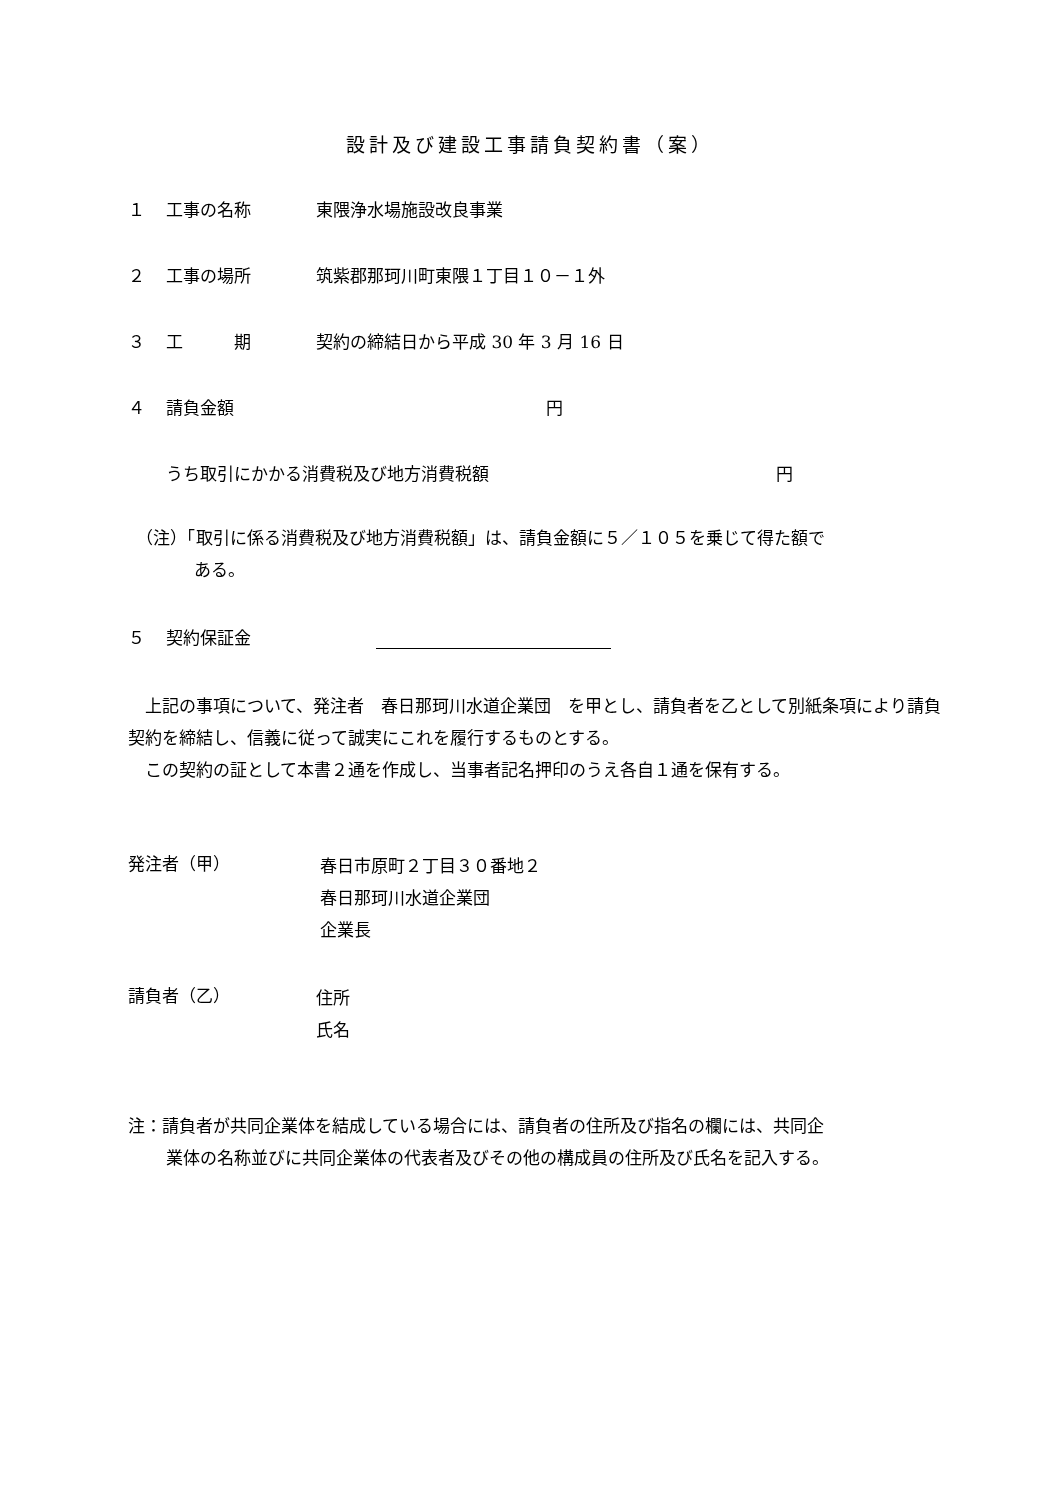設計及び建設工事請負契約書（案）
１ 工事の名称 東隈浄水場施設改良事業
２ 工事の場所 筑紫郡那珂川町東隈１丁目１０－１外
３ 工　　　期 契約の締結日から平成 30 年 3 月 16 日
４ 請負金額 円
うち取引にかかる消費税及び地方消費税額 円
（注）「取引に係る消費税及び地方消費税額」は、請負金額に５／１０５を乗じて得た額で
ある。
５ 契約保証金
　上記の事項について、発注者　春日那珂川水道企業団　を甲とし、請負者を乙として別紙条項により請負契約を締結し、信義に従って誠実にこれを履行するものとする。
　この契約の証として本書２通を作成し、当事者記名押印のうえ各自１通を保有する。
発注者（甲）
春日市原町２丁目３０番地２
春日那珂川水道企業団
企業長
請負者（乙）
住所
氏名
注：請負者が共同企業体を結成している場合には、請負者の住所及び指名の欄には、共同企
業体の名称並びに共同企業体の代表者及びその他の構成員の住所及び氏名を記入する。